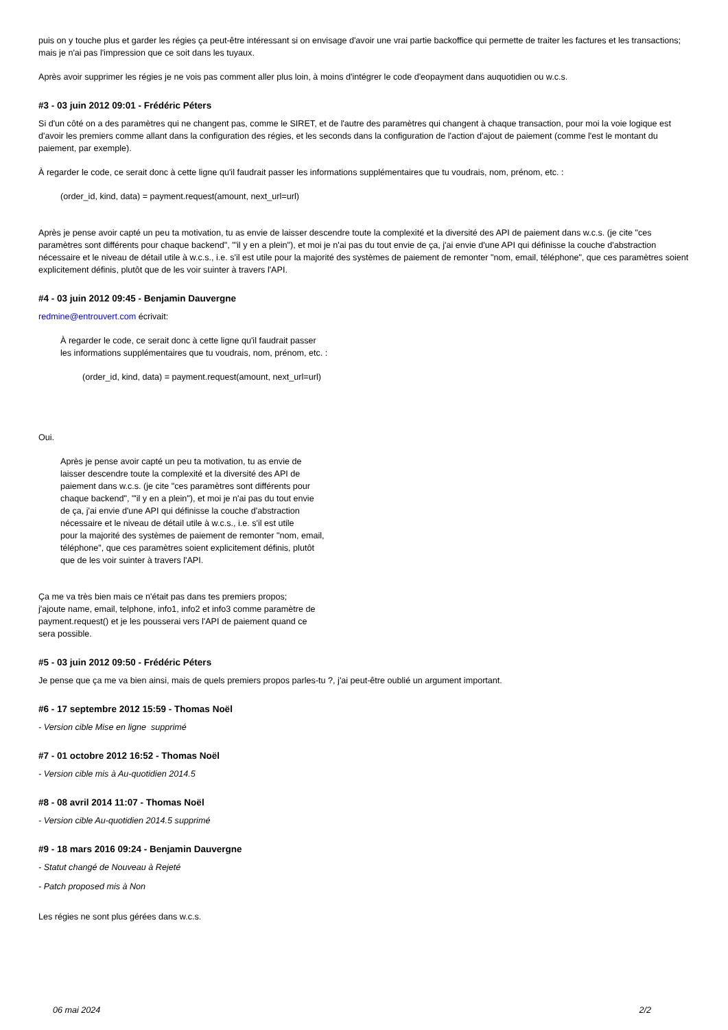puis on y touche plus et garder les régies ça peut-être intéressant si on envisage d'avoir une vrai partie backoffice qui permette de traiter les factures et les transactions; mais je n'ai pas l'impression que ce soit dans les tuyaux.
Après avoir supprimer les régies je ne vois pas comment aller plus loin, à moins d'intégrer le code d'eopayment dans auquotidien ou w.c.s.
#3 - 03 juin 2012 09:01 - Frédéric Péters
Si d'un côté on a des paramètres qui ne changent pas, comme le SIRET, et de l'autre des paramètres qui changent à chaque transaction, pour moi la voie logique est d'avoir les premiers comme allant dans la configuration des régies, et les seconds dans la configuration de l'action d'ajout de paiement (comme l'est le montant du paiement, par exemple).
À regarder le code, ce serait donc à cette ligne qu'il faudrait passer les informations supplémentaires que tu voudrais, nom, prénom, etc. :
(order_id, kind, data) = payment.request(amount, next_url=url)
Après je pense avoir capté un peu ta motivation, tu as envie de laisser descendre toute la complexité et la diversité des API de paiement dans w.c.s. (je cite "ces paramètres sont différents pour chaque backend", "'il y en a plein"), et moi je n'ai pas du tout envie de ça, j'ai envie d'une API qui définisse la couche d'abstraction nécessaire et le niveau de détail utile à w.c.s., i.e. s'il est utile pour la majorité des systèmes de paiement de remonter "nom, email, téléphone", que ces paramètres soient explicitement définis, plutôt que de les voir suinter à travers l'API.
#4 - 03 juin 2012 09:45 - Benjamin Dauvergne
redmine@entrouvert.com écrivait:
À regarder le code, ce serait donc à cette ligne qu'il faudrait passer
les informations supplémentaires que tu voudrais, nom, prénom, etc. :
(order_id, kind, data) = payment.request(amount, next_url=url)
Oui.
Après je pense avoir capté un peu ta motivation, tu as envie de
laisser descendre toute la complexité et la diversité des API de
paiement dans w.c.s. (je cite "ces paramètres sont différents pour
chaque backend", "'il y en a plein"), et moi je n'ai pas du tout envie
de ça, j'ai envie d'une API qui définisse la couche d'abstraction
nécessaire et le niveau de détail utile à w.c.s., i.e. s'il est utile
pour la majorité des systèmes de paiement de remonter "nom, email,
téléphone", que ces paramètres soient explicitement définis, plutôt
que de les voir suinter à travers l'API.
Ça me va très bien mais ce n'était pas dans tes premiers propos;
j'ajoute name, email, telphone, info1, info2 et info3 comme paramètre de
payment.request() et je les pousserai vers l'API de paiement quand ce
sera possible.
#5 - 03 juin 2012 09:50 - Frédéric Péters
Je pense que ça me va bien ainsi, mais de quels premiers propos parles-tu ?, j'ai peut-être oublié un argument important.
#6 - 17 septembre 2012 15:59 - Thomas Noël
- Version cible Mise en ligne supprimé
#7 - 01 octobre 2012 16:52 - Thomas Noël
- Version cible mis à Au-quotidien 2014.5
#8 - 08 avril 2014 11:07 - Thomas Noël
- Version cible Au-quotidien 2014.5 supprimé
#9 - 18 mars 2016 09:24 - Benjamin Dauvergne
- Statut changé de Nouveau à Rejeté
- Patch proposed mis à Non
Les régies ne sont plus gérées dans w.c.s.
06 mai 2024 2/2